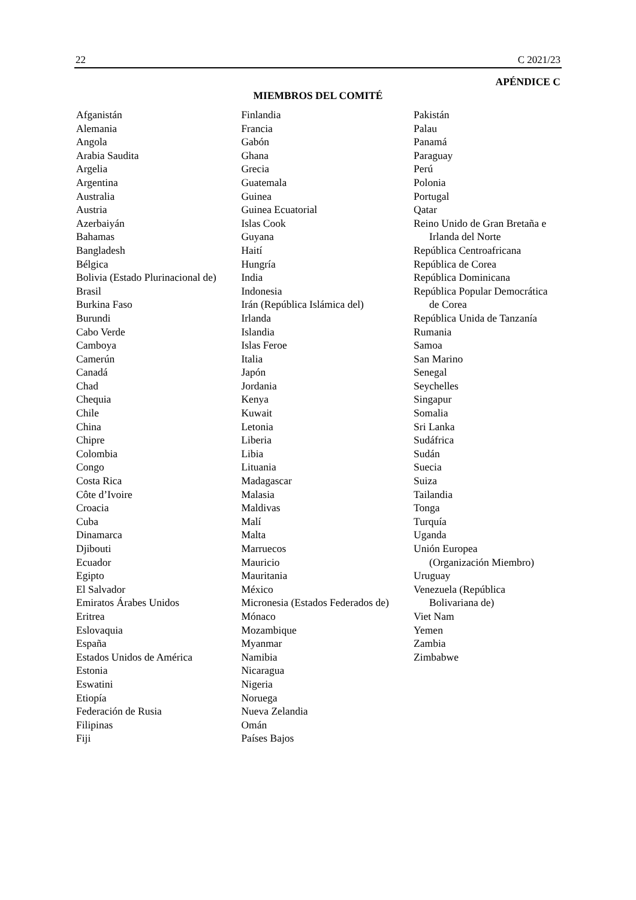22 C 2021/23
APÉNDICE C
MIEMBROS DEL COMITÉ
Afganistán
Alemania
Angola
Arabia Saudita
Argelia
Argentina
Australia
Austria
Azerbaiyán
Bahamas
Bangladesh
Bélgica
Bolivia (Estado Plurinacional de)
Brasil
Burkina Faso
Burundi
Cabo Verde
Camboya
Camerún
Canadá
Chad
Chequia
Chile
China
Chipre
Colombia
Congo
Costa Rica
Côte d’Ivoire
Croacia
Cuba
Dinamarca
Djibouti
Ecuador
Egipto
El Salvador
Emiratos Árabes Unidos
Eritrea
Eslovaquia
España
Estados Unidos de América
Estonia
Eswatini
Etiopía
Federación de Rusia
Filipinas
Fiji
Finlandia
Francia
Gabón
Ghana
Grecia
Guatemala
Guinea
Guinea Ecuatorial
Islas Cook
Guyana
Haití
Hungría
India
Indonesia
Irán (República Islámica del)
Irlanda
Islandia
Islas Feroe
Italia
Japón
Jordania
Kenya
Kuwait
Letonia
Liberia
Libia
Lituania
Madagascar
Malasia
Maldivas
Malí
Malta
Marruecos
Mauricio
Mauritania
México
Micronesia (Estados Federados de)
Mónaco
Mozambique
Myanmar
Namibia
Nicaragua
Nigeria
Noruega
Nueva Zelandia
Omán
Países Bajos
Pakistán
Palau
Panamá
Paraguay
Perú
Polonia
Portugal
Qatar
Reino Unido de Gran Bretaña e
Irlanda del Norte
República Centroafricana
República de Corea
República Dominicana
República Popular Democrática
de Corea
República Unida de Tanzanía
Rumania
Samoa
San Marino
Senegal
Seychelles
Singapur
Somalia
Sri Lanka
Sudáfrica
Sudán
Suecia
Suiza
Tailandia
Tonga
Turquía
Uganda
Unión Europea
(Organización Miembro)
Uruguay
Venezuela (República
Bolivariana de)
Viet Nam
Yemen
Zambia
Zimbabwe